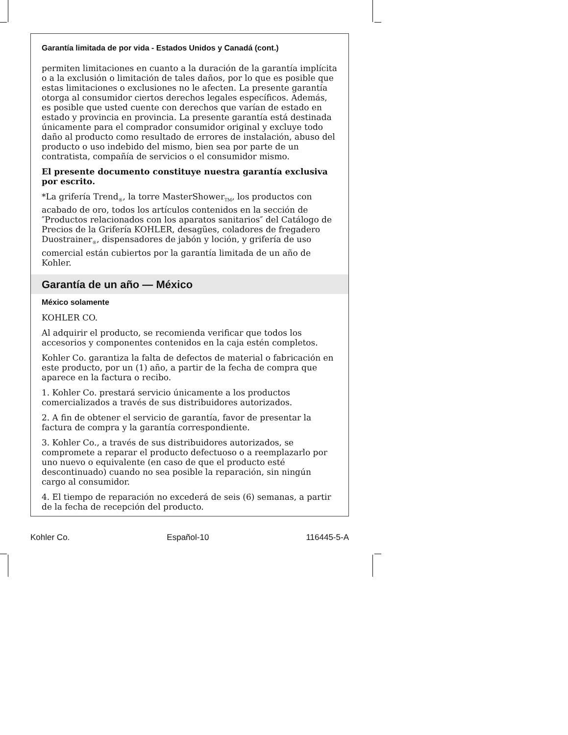Garantía limitada de por vida - Estados Unidos y Canadá (cont.)
permiten limitaciones en cuanto a la duración de la garantía implícita o a la exclusión o limitación de tales daños, por lo que es posible que estas limitaciones o exclusiones no le afecten. La presente garantía otorga al consumidor ciertos derechos legales específicos. Además, es posible que usted cuente con derechos que varían de estado en estado y provincia en provincia. La presente garantía está destinada únicamente para el comprador consumidor original y excluye todo daño al producto como resultado de errores de instalación, abuso del producto o uso indebido del mismo, bien sea por parte de un contratista, compañía de servicios o el consumidor mismo.
El presente documento constituye nuestra garantía exclusiva por escrito.
*La grifería Trend<sub>®</sub>, la torre MasterShower<sub>TM</sub>, los productos con acabado de oro, todos los artículos contenidos en la sección de ″Productos relacionados con los aparatos sanitarios″ del Catálogo de Precios de la Grifería KOHLER, desagües, coladores de fregadero Duostrainer<sub>®</sub>, dispensadores de jabón y loción, y grifería de uso comercial están cubiertos por la garantía limitada de un año de Kohler.
Garantía de un año — México
México solamente
KOHLER CO.
Al adquirir el producto, se recomienda verificar que todos los accesorios y componentes contenidos en la caja estén completos.
Kohler Co. garantiza la falta de defectos de material o fabricación en este producto, por un (1) año, a partir de la fecha de compra que aparece en la factura o recibo.
1. Kohler Co. prestará servicio únicamente a los productos comercializados a través de sus distribuidores autorizados.
2. A fin de obtener el servicio de garantía, favor de presentar la factura de compra y la garantía correspondiente.
3. Kohler Co., a través de sus distribuidores autorizados, se compromete a reparar el producto defectuoso o a reemplazarlo por uno nuevo o equivalente (en caso de que el producto esté descontinuado) cuando no sea posible la reparación, sin ningún cargo al consumidor.
4. El tiempo de reparación no excederá de seis (6) semanas, a partir de la fecha de recepción del producto.
Kohler Co. Español-10 116445-5-A